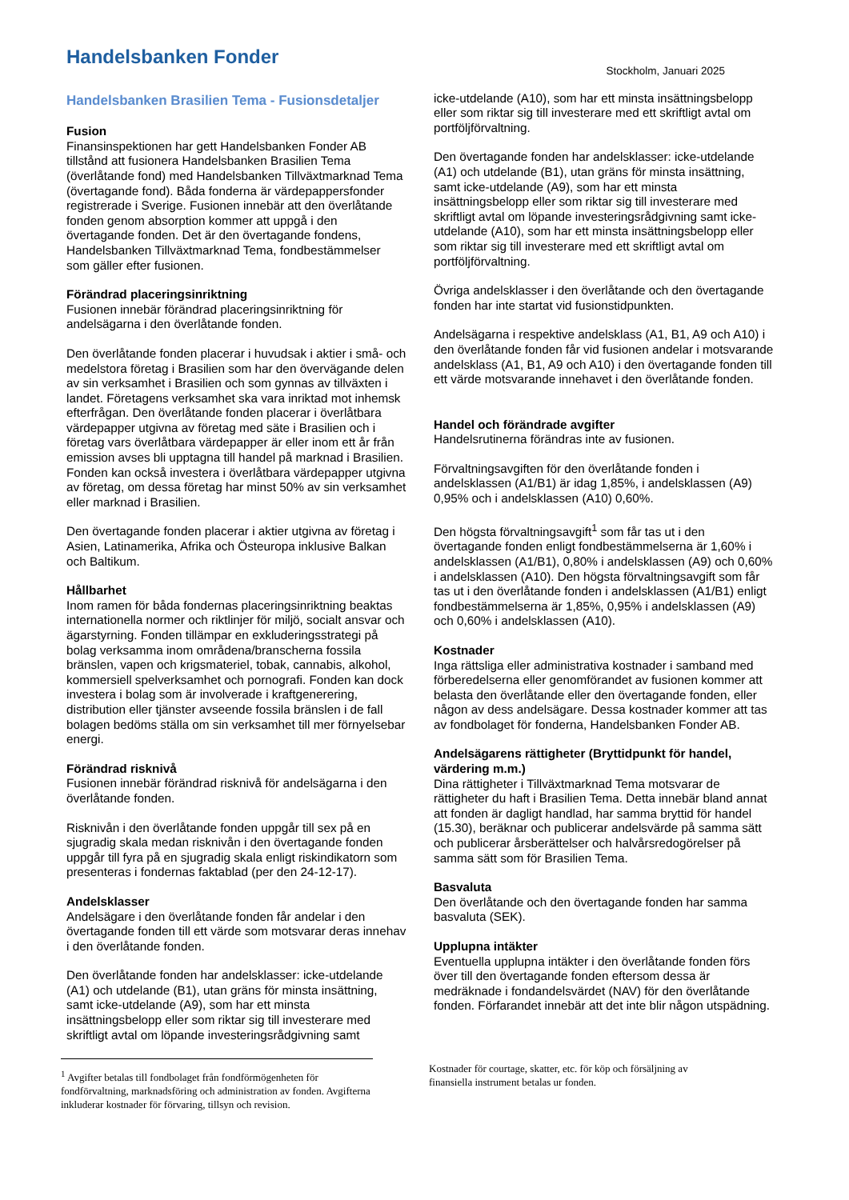Handelsbanken Fonder
Stockholm, Januari 2025
Handelsbanken Brasilien Tema - Fusionsdetaljer
Fusion
Finansinspektionen har gett Handelsbanken Fonder AB tillstånd att fusionera Handelsbanken Brasilien Tema (överlåtande fond) med Handelsbanken Tillväxtmarknad Tema (övertagande fond). Båda fonderna är värdepappersfonder registrerade i Sverige. Fusionen innebär att den överlåtande fonden genom absorption kommer att uppgå i den övertagande fonden. Det är den övertagande fondens, Handelsbanken Tillväxtmarknad Tema, fondbestämmelser som gäller efter fusionen.
Förändrad placeringsinriktning
Fusionen innebär förändrad placeringsinriktning för andelsägarna i den överlåtande fonden.
Den överlåtande fonden placerar i huvudsak i aktier i små- och medelstora företag i Brasilien som har den övervägande delen av sin verksamhet i Brasilien och som gynnas av tillväxten i landet. Företagens verksamhet ska vara inriktad mot inhemsk efterfrågan. Den överlåtande fonden placerar i överlåtbara värdepapper utgivna av företag med säte i Brasilien och i företag vars överlåtbara värdepapper är eller inom ett år från emission avses bli upptagna till handel på marknad i Brasilien. Fonden kan också investera i överlåtbara värdepapper utgivna av företag, om dessa företag har minst 50% av sin verksamhet eller marknad i Brasilien.
Den övertagande fonden placerar i aktier utgivna av företag i Asien, Latinamerika, Afrika och Östeuropa inklusive Balkan och Baltikum.
Hållbarhet
Inom ramen för båda fondernas placeringsinriktning beaktas internationella normer och riktlinjer för miljö, socialt ansvar och ägarstyrning. Fonden tillämpar en exkluderingsstrategi på bolag verksamma inom områdena/branscherna fossila bränslen, vapen och krigsmateriel, tobak, cannabis, alkohol, kommersiell spelverksamhet och pornografi. Fonden kan dock investera i bolag som är involverade i kraftgenerering, distribution eller tjänster avseende fossila bränslen i de fall bolagen bedöms ställa om sin verksamhet till mer förnyelsebar energi.
Förändrad risknivå
Fusionen innebär förändrad risknivå för andelsägarna i den överlåtande fonden.
Risknivån i den överlåtande fonden uppgår till sex på en sjugradig skala medan risknivån i den övertagande fonden uppgår till fyra på en sjugradig skala enligt riskindikatorn som presenteras i fondernas faktablad (per den 24-12-17).
Andelsklasser
Andelsägare i den överlåtande fonden får andelar i den övertagande fonden till ett värde som motsvarar deras innehav i den överlåtande fonden.
Den överlåtande fonden har andelsklasser: icke-utdelande (A1) och utdelande (B1), utan gräns för minsta insättning, samt icke-utdelande (A9), som har ett minsta insättningsbelopp eller som riktar sig till investerare med skriftligt avtal om löpande investeringsrådgivning samt
icke-utdelande (A10), som har ett minsta insättningsbelopp eller som riktar sig till investerare med ett skriftligt avtal om portföljförvaltning.
Den övertagande fonden har andelsklasser: icke-utdelande (A1) och utdelande (B1), utan gräns för minsta insättning, samt icke-utdelande (A9), som har ett minsta insättningsbelopp eller som riktar sig till investerare med skriftligt avtal om löpande investeringsrådgivning samt icke-utdelande (A10), som har ett minsta insättningsbelopp eller som riktar sig till investerare med ett skriftligt avtal om portföljförvaltning.
Övriga andelsklasser i den överlåtande och den övertagande fonden har inte startat vid fusionstidpunkten.
Andelsägarna i respektive andelsklass (A1, B1, A9 och A10) i den överlåtande fonden får vid fusionen andelar i motsvarande andelsklass (A1, B1, A9 och A10) i den övertagande fonden till ett värde motsvarande innehavet i den överlåtande fonden.
Handel och förändrade avgifter
Handelsrutinerna förändras inte av fusionen.
Förvaltningsavgiften för den överlåtande fonden i andelsklassen (A1/B1) är idag 1,85%, i andelsklassen (A9) 0,95% och i andelsklassen (A10) 0,60%.
Den högsta förvaltningsavgift<sup>1</sup> som får tas ut i den övertagande fonden enligt fondbestämmelserna är 1,60% i andelsklassen (A1/B1), 0,80% i andelsklassen (A9) och 0,60% i andelsklassen (A10). Den högsta förvaltningsavgift som får tas ut i den överlåtande fonden i andelsklassen (A1/B1) enligt fondbestämmelserna är 1,85%, 0,95% i andelsklassen (A9) och 0,60% i andelsklassen (A10).
Kostnader
Inga rättsliga eller administrativa kostnader i samband med förberedelserna eller genomförandet av fusionen kommer att belasta den överlåtande eller den övertagande fonden, eller någon av dess andelsägare. Dessa kostnader kommer att tas av fondbolaget för fonderna, Handelsbanken Fonder AB.
Andelsägarens rättigheter (Bryttidpunkt för handel, värdering m.m.)
Dina rättigheter i Tillväxtmarknad Tema motsvarar de rättigheter du haft i Brasilien Tema. Detta innebär bland annat att fonden är dagligt handlad, har samma bryttid för handel (15.30), beräknar och publicerar andelsvärde på samma sätt och publicerar årsberättelser och halvårsredogörelser på samma sätt som för Brasilien Tema.
Basvaluta
Den överlåtande och den övertagande fonden har samma basvaluta (SEK).
Upplupna intäkter
Eventuella upplupna intäkter i den överlåtande fonden förs över till den övertagande fonden eftersom dessa är medräknade i fondandelsvärdet (NAV) för den överlåtande fonden. Förfarandet innebär att det inte blir någon utspädning.
<sup>1</sup> Avgifter betalas till fondbolaget från fondförmögenheten för fondförvaltning, marknadsföring och administration av fonden. Avgifterna inkluderar kostnader för förvaring, tillsyn och revision.
Kostnader för courtage, skatter, etc. för köp och försäljning av finansiella instrument betalas ur fonden.